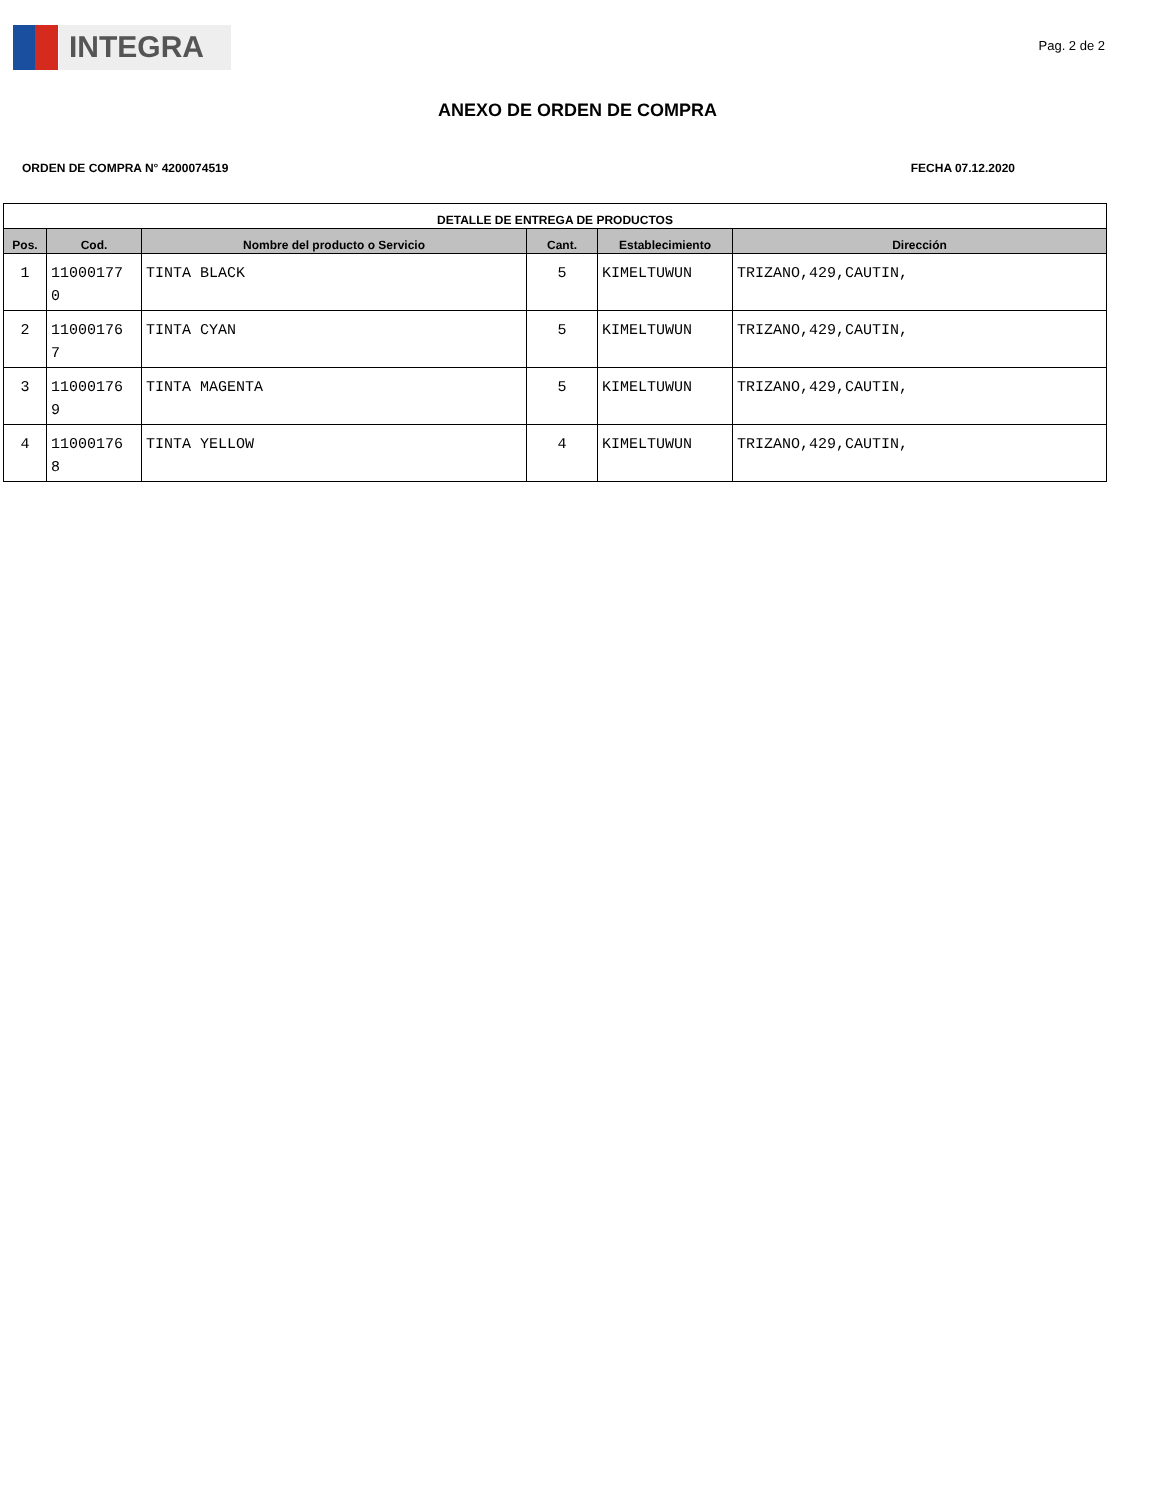INTEGRA
Pag. 2 de 2
ANEXO DE ORDEN DE COMPRA
ORDEN DE COMPRA N° 4200074519 FECHA 07.12.2020
| DETALLE DE ENTREGA DE PRODUCTOS | | | | | |
| --- | --- | --- | --- | --- | --- |
| Pos. | Cod. | Nombre del producto o Servicio | Cant. | Establecimiento | Dirección |
| 1 | 11000177 0 | TINTA BLACK | 5 | KIMELTUWUN | TRIZANO,429,CAUTIN, |
| 2 | 11000176 7 | TINTA CYAN | 5 | KIMELTUWUN | TRIZANO,429,CAUTIN, |
| 3 | 11000176 9 | TINTA MAGENTA | 5 | KIMELTUWUN | TRIZANO,429,CAUTIN, |
| 4 | 11000176 8 | TINTA YELLOW | 4 | KIMELTUWUN | TRIZANO,429,CAUTIN, |